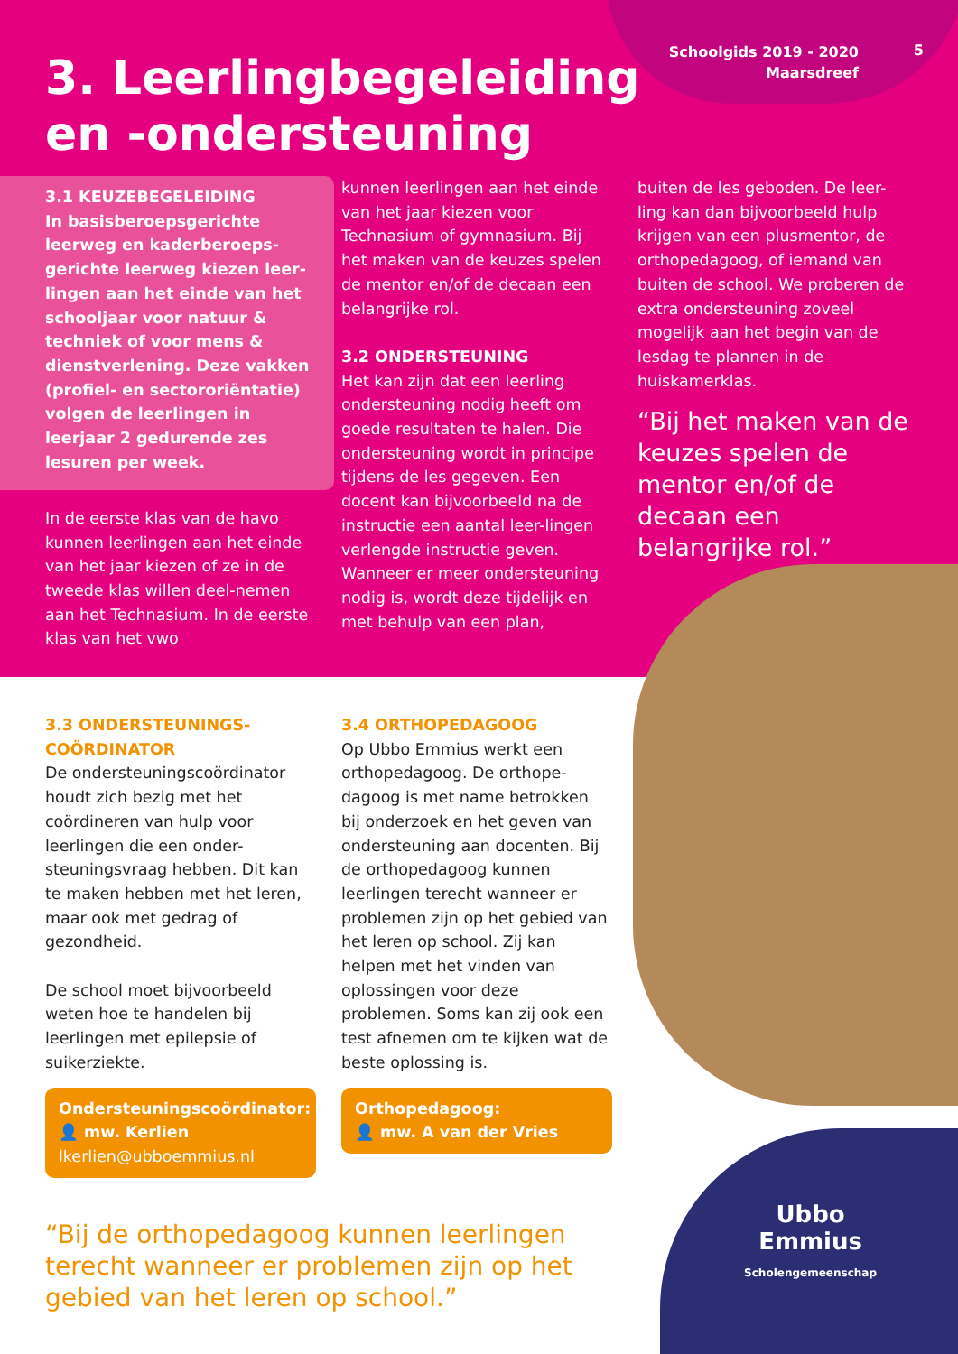Schoolgids 2019 - 2020
Maarsdreef
5
3. Leerlingbegeleiding
en -ondersteuning
3.1 KEUZEBEGELEIDING
In basisberoepsgerichte leerweg en kaderberoeps-gerichte leerweg kiezen leer-lingen aan het einde van het schooljaar voor natuur & techniek of voor mens & dienstverlening. Deze vakken (profiel- en sectororiëntatie) volgen de leerlingen in leerjaar 2 gedurende zes lesuren per week.
In de eerste klas van de havo kunnen leerlingen aan het einde van het jaar kiezen of ze in de tweede klas willen deel-nemen aan het Technasium. In de eerste klas van het vwo
kunnen leerlingen aan het einde van het jaar kiezen voor Technasium of gymnasium. Bij het maken van de keuzes spelen de mentor en/of de decaan een belangrijke rol.
3.2 ONDERSTEUNING
Het kan zijn dat een leerling ondersteuning nodig heeft om goede resultaten te halen. Die ondersteuning wordt in principe tijdens de les gegeven. Een docent kan bijvoorbeeld na de instructie een aantal leer-lingen verlengde instructie geven. Wanneer er meer ondersteuning nodig is, wordt deze tijdelijk en met behulp van een plan,
buiten de les geboden. De leer-ling kan dan bijvoorbeeld hulp krijgen van een plusmentor, de orthopedagoog, of iemand van buiten de school. We proberen de extra ondersteuning zoveel mogelijk aan het begin van de lesdag te plannen in de huiskamerklas.
“Bij het maken van de keuzes spelen de mentor en/of de decaan een belangrijke rol.”
3.3 ONDERSTEUNINGS-
COÖRDINATOR
De ondersteuningscoördinator houdt zich bezig met het coördineren van hulp voor leerlingen die een onder-steuningsvraag hebben. Dit kan te maken hebben met het leren, maar ook met gedrag of gezondheid.
De school moet bijvoorbeeld weten hoe te handelen bij leerlingen met epilepsie of suikerziekte.
Ondersteuningscoördinator:
👤 mw. Kerlien
lkerlien@ubboemmius.nl
3.4 ORTHOPEDAGOOG
Op Ubbo Emmius werkt een orthopedagoog. De orthope-dagoog is met name betrokken bij onderzoek en het geven van ondersteuning aan docenten. Bij de orthopedagoog kunnen leerlingen terecht wanneer er problemen zijn op het gebied van het leren op school. Zij kan helpen met het vinden van oplossingen voor deze problemen. Soms kan zij ook een test afnemen om te kijken wat de beste oplossing is.
Orthopedagoog:
👤 mw. A van der Vries
“Bij de orthopedagoog kunnen leerlingen terecht wanneer er problemen zijn op het gebied van het leren op school.”
Ubbo
Emmius
Scholengemeenschap